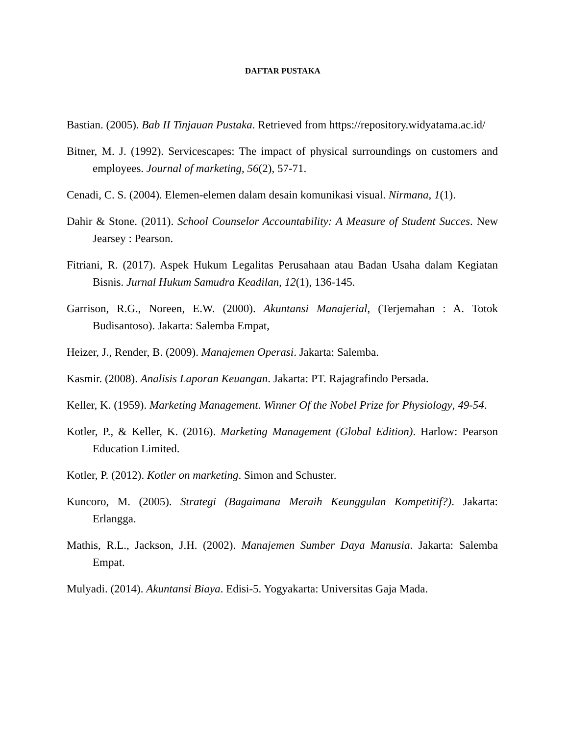DAFTAR PUSTAKA
Bastian. (2005). Bab II Tinjauan Pustaka. Retrieved from https://repository.widyatama.ac.id/
Bitner, M. J. (1992). Servicescapes: The impact of physical surroundings on customers and employees. Journal of marketing, 56(2), 57-71.
Cenadi, C. S. (2004). Elemen-elemen dalam desain komunikasi visual. Nirmana, 1(1).
Dahir & Stone. (2011). School Counselor Accountability: A Measure of Student Succes. New Jearsey : Pearson.
Fitriani, R. (2017). Aspek Hukum Legalitas Perusahaan atau Badan Usaha dalam Kegiatan Bisnis. Jurnal Hukum Samudra Keadilan, 12(1), 136-145.
Garrison, R.G., Noreen, E.W. (2000). Akuntansi Manajerial, (Terjemahan : A. Totok Budisantoso). Jakarta: Salemba Empat,
Heizer, J., Render, B. (2009). Manajemen Operasi. Jakarta: Salemba.
Kasmir. (2008). Analisis Laporan Keuangan. Jakarta: PT. Rajagrafindo Persada.
Keller, K. (1959). Marketing Management. Winner Of the Nobel Prize for Physiology, 49-54.
Kotler, P., & Keller, K. (2016). Marketing Management (Global Edition). Harlow: Pearson Education Limited.
Kotler, P. (2012). Kotler on marketing. Simon and Schuster.
Kuncoro, M. (2005). Strategi (Bagaimana Meraih Keunggulan Kompetitif?). Jakarta: Erlangga.
Mathis, R.L., Jackson, J.H. (2002). Manajemen Sumber Daya Manusia. Jakarta: Salemba Empat.
Mulyadi. (2014). Akuntansi Biaya. Edisi-5. Yogyakarta: Universitas Gaja Mada.